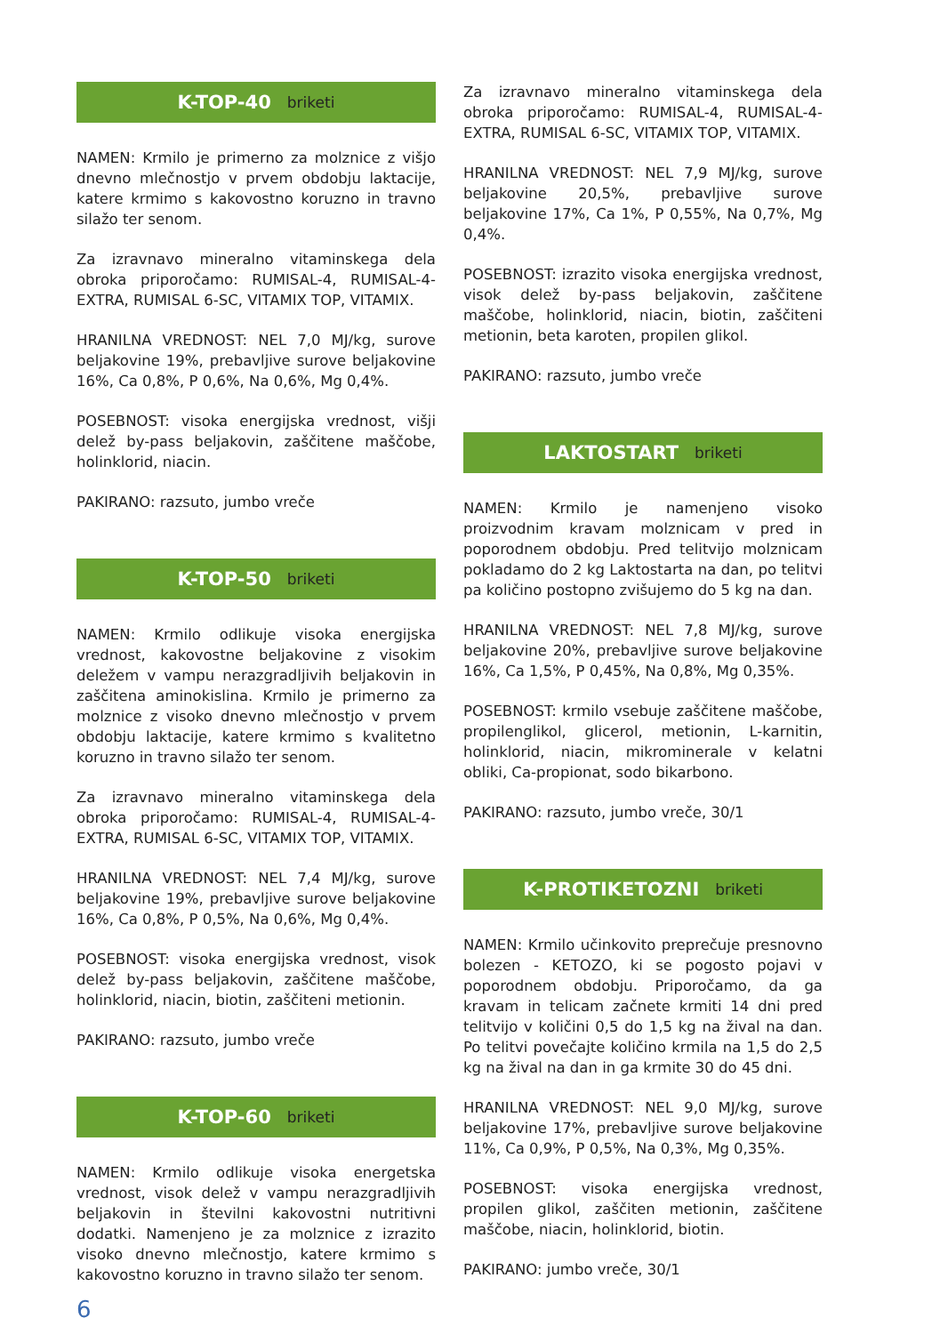K-TOP-40 briketi
NAMEN: Krmilo je primerno za molznice z višjo dnevno mlečnostjo v prvem obdobju laktacije, katere krmimo s kakovostno koruzno in travno silažo ter senom.
Za izravnavo mineralno vitaminskega dela obroka priporočamo: RUMISAL-4, RUMISAL-4-EXTRA, RUMISAL 6-SC, VITAMIX TOP, VITAMIX.
HRANILNA VREDNOST: NEL 7,0 MJ/kg, surove beljakovine 19%, prebavljive surove beljakovine 16%, Ca 0,8%, P 0,6%, Na 0,6%, Mg 0,4%.
POSEBNOST: visoka energijska vrednost, višji delež by-pass beljakovin, zaščitene maščobe, holinklorid, niacin.
PAKIRANO: razsuto, jumbo vreče
K-TOP-50 briketi
NAMEN: Krmilo odlikuje visoka energijska vrednost, kakovostne beljakovine z visokim deležem v vampu nerazgradljivih beljakovin in zaščitena aminokislina. Krmilo je primerno za molznice z visoko dnevno mlečnostjo v prvem obdobju laktacije, katere krmimo s kvalitetno koruzno in travno silažo ter senom.
Za izravnavo mineralno vitaminskega dela obroka priporočamo: RUMISAL-4, RUMISAL-4-EXTRA, RUMISAL 6-SC, VITAMIX TOP, VITAMIX.
HRANILNA VREDNOST: NEL 7,4 MJ/kg, surove beljakovine 19%, prebavljive surove beljakovine 16%, Ca 0,8%, P 0,5%, Na 0,6%, Mg 0,4%.
POSEBNOST: visoka energijska vrednost, visok delež by-pass beljakovin, zaščitene maščobe, holinklorid, niacin, biotin, zaščiteni metionin.
PAKIRANO: razsuto, jumbo vreče
K-TOP-60 briketi
NAMEN: Krmilo odlikuje visoka energetska vrednost, visok delež v vampu nerazgradljivih beljakovin in številni kakovostni nutritivni dodatki. Namenjeno je za molznice z izrazito visoko dnevno mlečnostjo, katere krmimo s kakovostno koruzno in travno silažo ter senom.
Za izravnavo mineralno vitaminskega dela obroka priporočamo: RUMISAL-4, RUMISAL-4-EXTRA, RUMISAL 6-SC, VITAMIX TOP, VITAMIX.
HRANILNA VREDNOST: NEL 7,9 MJ/kg, surove beljakovine 20,5%, prebavljive surove beljakovine 17%, Ca 1%, P 0,55%, Na 0,7%, Mg 0,4%.
POSEBNOST: izrazito visoka energijska vrednost, visok delež by-pass beljakovin, zaščitene maščobe, holinklorid, niacin, biotin, zaščiteni metionin, beta karoten, propilen glikol.
PAKIRANO: razsuto, jumbo vreče
LAKTOSTART briketi
NAMEN: Krmilo je namenjeno visoko proizvodnim kravam molznicam v pred in poporodnem obdobju. Pred telitvijo molznicam pokladamo do 2 kg Laktostarta na dan, po telitvi pa količino postopno zvišujemo do 5 kg na dan.
HRANILNA VREDNOST: NEL 7,8 MJ/kg, surove beljakovine 20%, prebavljive surove beljakovine 16%, Ca 1,5%, P 0,45%, Na 0,8%, Mg 0,35%.
POSEBNOST: krmilo vsebuje zaščitene maščobe, propilenglikol, glicerol, metionin, L-karnitin, holinklorid, niacin, mikrominerale v kelatni obliki, Ca-propionat, sodo bikarbono.
PAKIRANO: razsuto, jumbo vreče, 30/1
K-PROTIKETOZNI briketi
NAMEN: Krmilo učinkovito preprečuje presnovno bolezen - KETOZO, ki se pogosto pojavi v poporodnem obdobju. Priporočamo, da ga kravam in telicam začnete krmiti 14 dni pred telitvijo v količini 0,5 do 1,5 kg na žival na dan. Po telitvi povečajte količino krmila na 1,5 do 2,5 kg na žival na dan in ga krmite 30 do 45 dni.
HRANILNA VREDNOST: NEL 9,0 MJ/kg, surove beljakovine 17%, prebavljive surove beljakovine 11%, Ca 0,9%, P 0,5%, Na 0,3%, Mg 0,35%.
POSEBNOST: visoka energijska vrednost, propilen glikol, zaščiten metionin, zaščitene maščobe, niacin, holinklorid, biotin.
PAKIRANO: jumbo vreče, 30/1
6